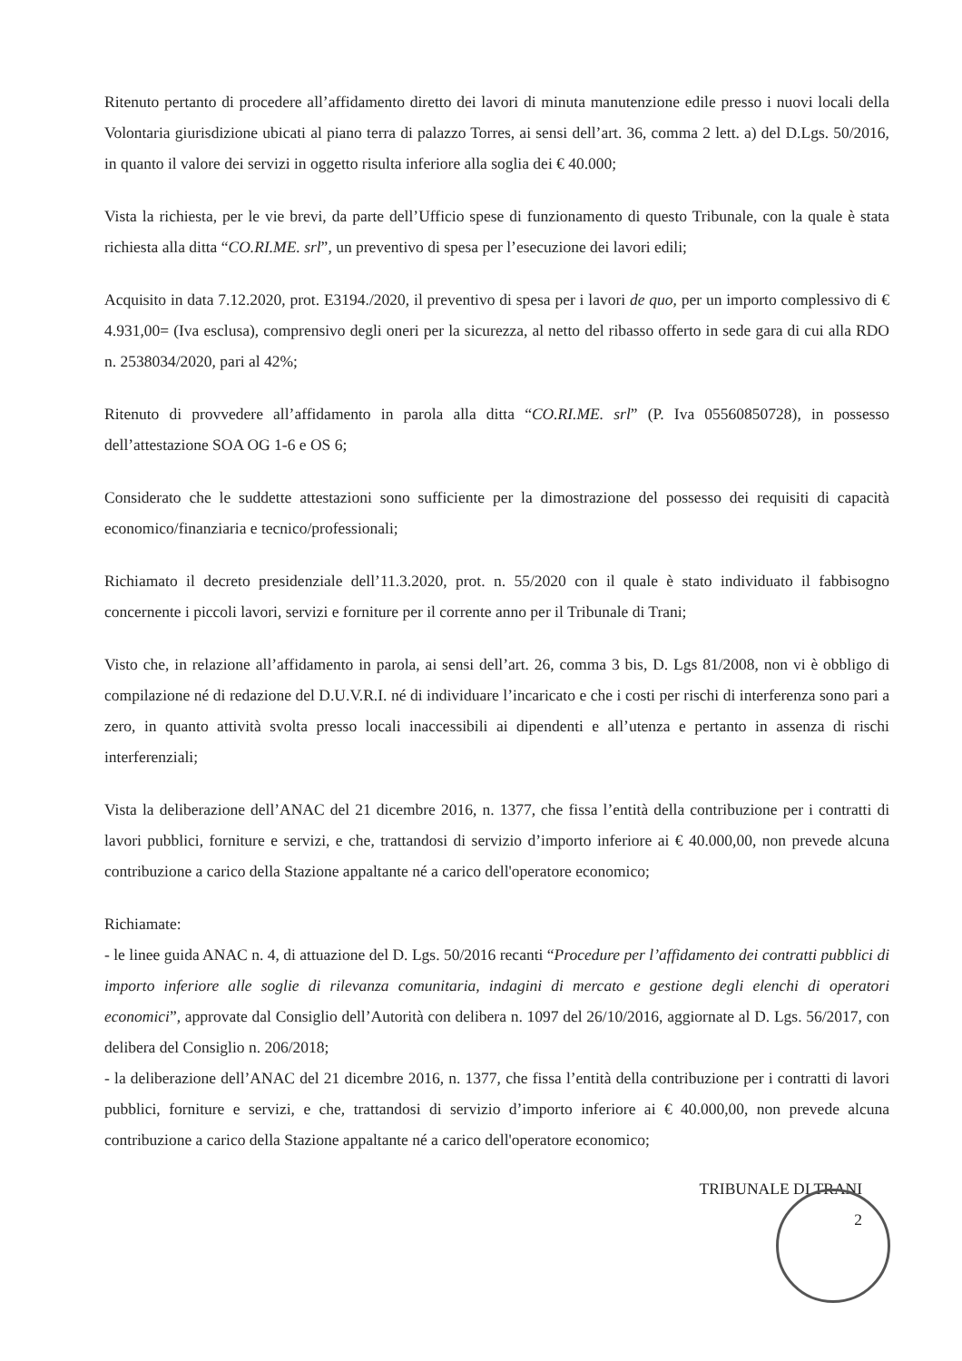Ritenuto pertanto di procedere all’affidamento diretto dei lavori di minuta manutenzione edile presso i nuovi locali della Volontaria giurisdizione ubicati al piano terra di palazzo Torres, ai sensi dell’art. 36, comma 2 lett. a) del D.Lgs. 50/2016, in quanto il valore dei servizi in oggetto risulta inferiore alla soglia dei € 40.000;
Vista la richiesta, per le vie brevi, da parte dell’Ufficio spese di funzionamento di questo Tribunale, con la quale è stata richiesta alla ditta “CO.RI.ME. srl”, un preventivo di spesa per l’esecuzione dei lavori edili;
Acquisito in data 7.12.2020, prot. E3194./2020, il preventivo di spesa per i lavori de quo, per un importo complessivo di € 4.931,00= (Iva esclusa), comprensivo degli oneri per la sicurezza, al netto del ribasso offerto in sede gara di cui alla RDO n. 2538034/2020, pari al 42%;
Ritenuto di provvedere all’affidamento in parola alla ditta “CO.RI.ME. srl” (P. Iva 05560850728), in possesso dell’attestazione SOA OG 1-6 e OS 6;
Considerato che le suddette attestazioni sono sufficiente per la dimostrazione del possesso dei requisiti di capacità economico/finanziaria e tecnico/professionali;
Richiamato il decreto presidenziale dell’11.3.2020, prot. n. 55/2020 con il quale è stato individuato il fabbisogno concernente i piccoli lavori, servizi e forniture per il corrente anno per il Tribunale di Trani;
Visto che, in relazione all’affidamento in parola, ai sensi dell’art. 26, comma 3 bis, D. Lgs 81/2008, non vi è obbligo di compilazione né di redazione del D.U.V.R.I. né di individuare l’incaricato e che i costi per rischi di interferenza sono pari a zero, in quanto attività svolta presso locali inaccessibili ai dipendenti e all’utenza e pertanto in assenza di rischi interferenziali;
Vista la deliberazione dell’ANAC del 21 dicembre 2016, n. 1377, che fissa l’entità della contribuzione per i contratti di lavori pubblici, forniture e servizi, e che, trattandosi di servizio d’importo inferiore ai € 40.000,00, non prevede alcuna contribuzione a carico della Stazione appaltante né a carico dell'operatore economico;
Richiamate:
- le linee guida ANAC n. 4, di attuazione del D. Lgs. 50/2016 recanti “Procedure per l’affidamento dei contratti pubblici di importo inferiore alle soglie di rilevanza comunitaria, indagini di mercato e gestione degli elenchi di operatori economici”, approvate dal Consiglio dell’Autorità con delibera n. 1097 del 26/10/2016, aggiornate al D. Lgs. 56/2017, con delibera del Consiglio n. 206/2018;
- la deliberazione dell’ANAC del 21 dicembre 2016, n. 1377, che fissa l’entità della contribuzione per i contratti di lavori pubblici, forniture e servizi, e che, trattandosi di servizio d’importo inferiore ai € 40.000,00, non prevede alcuna contribuzione a carico della Stazione appaltante né a carico dell'operatore economico;
TRIBUNALE DI TRANI
2